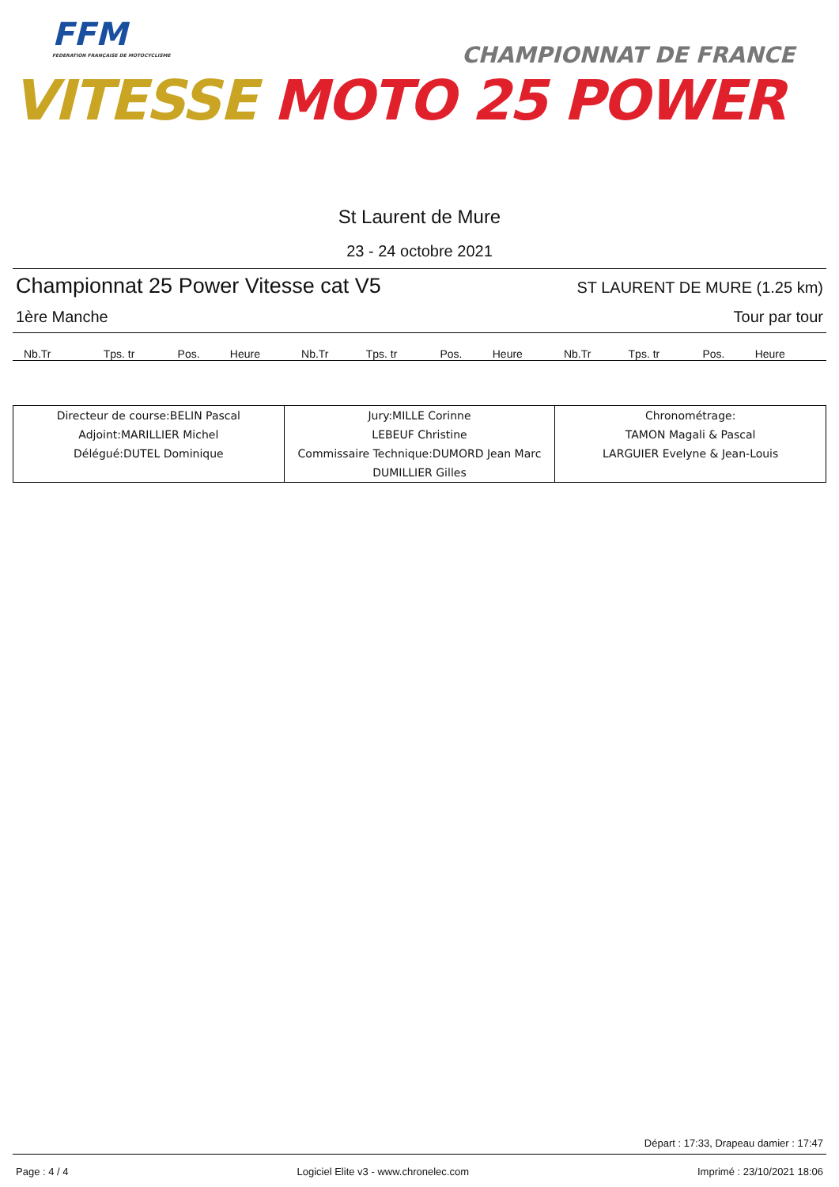FFM
FEDERATION FRANÇAISE DE MOTOCYCLISME
CHAMPIONNAT DE FRANCE
VITESSE MOTO 25 POWER
St Laurent de Mure
23 - 24 octobre 2021
Championnat 25 Power Vitesse cat V5 ST LAURENT DE MURE (1.25 km)
1ère Manche Tour par tour
| Nb.Tr | Tps. tr | Pos. | Heure | Nb.Tr | Tps. tr | Pos. | Heure | Nb.Tr | Tps. tr | Pos. | Heure |
| --- | --- | --- | --- | --- | --- | --- | --- | --- | --- | --- | --- |
| Directeur de course:BELIN Pascal Adjoint:MARILLIER Michel Délégué:DUTEL Dominique | Jury:MILLE Corinne LEBEUF Christine Commissaire Technique:DUMORD Jean Marc DUMILLIER Gilles | Chronométrage: TAMON Magali & Pascal LARGUIER Evelyne & Jean-Louis |
Départ : 17:33, Drapeau damier : 17:47
Page : 4 / 4 Logiciel Elite v3 - www.chronelec.com Imprimé : 23/10/2021 18:06